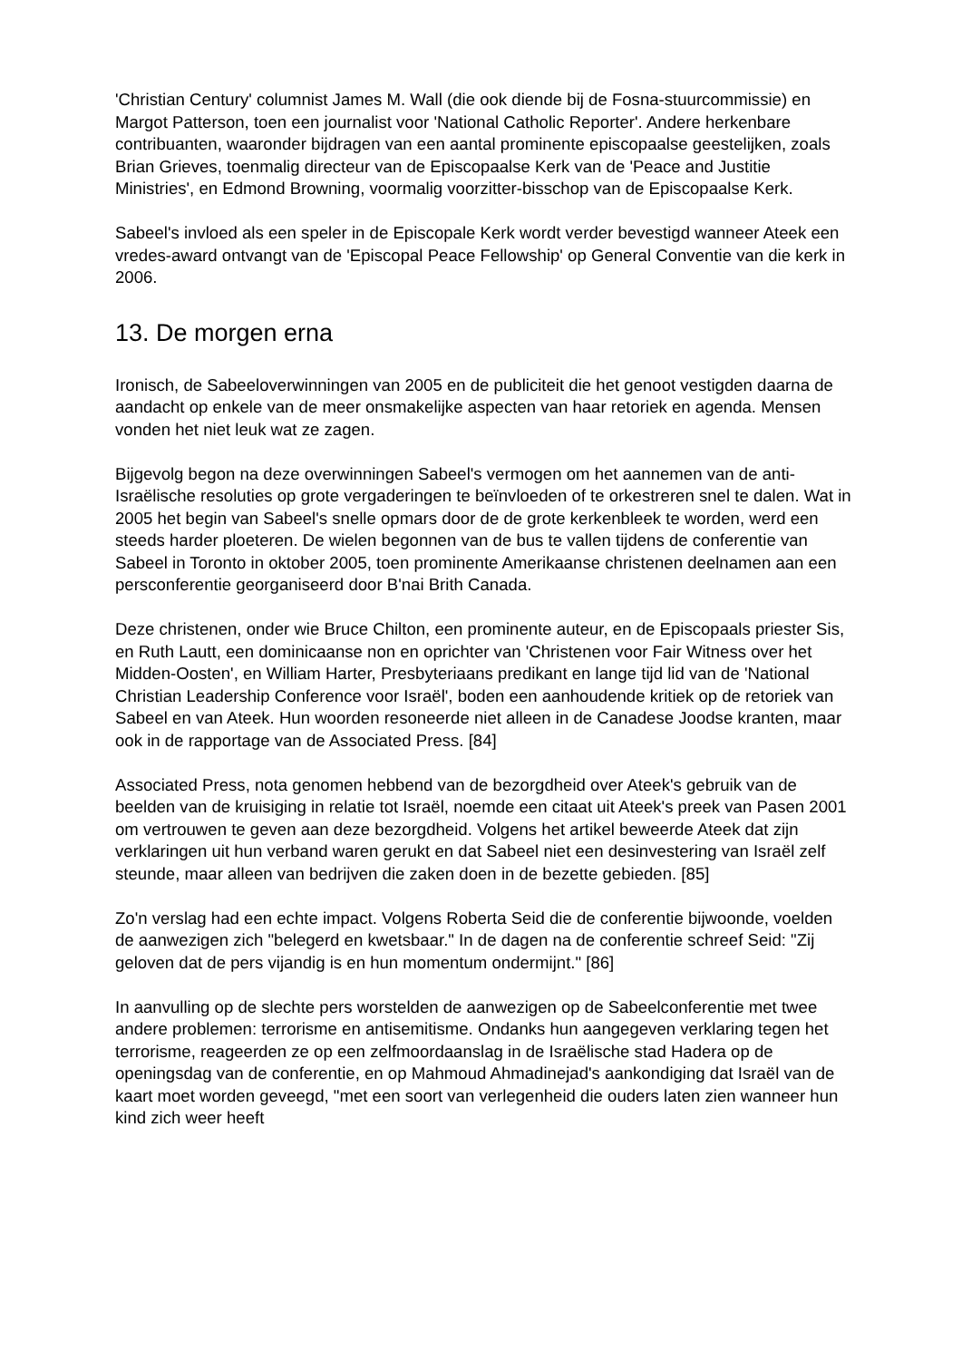'Christian Century' columnist James M. Wall (die ook diende bij de Fosna-stuurcommissie) en Margot Patterson, toen een journalist voor 'National Catholic Reporter'. Andere herkenbare contribuanten, waaronder bijdragen van een aantal prominente episcopaalse geestelijken, zoals Brian Grieves, toenmalig directeur van de Episcopaalse Kerk van de 'Peace and Justitie Ministries', en Edmond Browning, voormalig voorzitter-bisschop van de Episcopaalse Kerk.
Sabeel's invloed als een speler in de Episcopale Kerk wordt verder bevestigd wanneer Ateek een vredes-award ontvangt van de 'Episcopal Peace Fellowship' op General Conventie van die kerk in 2006.
13. De morgen erna
Ironisch, de Sabeeloverwinningen van 2005 en de publiciteit die het genoot vestigden daarna de aandacht op enkele van de meer onsmakelijke aspecten van haar retoriek en agenda. Mensen vonden het niet leuk wat ze zagen.
Bijgevolg begon na deze overwinningen Sabeel's vermogen om het aannemen van de anti-Israëlische resoluties op grote vergaderingen te beïnvloeden of te orkestreren snel te dalen. Wat in 2005 het begin van Sabeel's snelle opmars door de de grote kerkenbleek te worden, werd een steeds harder ploeteren. De wielen begonnen van de bus te vallen tijdens de conferentie van Sabeel in Toronto in oktober 2005, toen prominente Amerikaanse christenen deelnamen aan een persconferentie georganiseerd door B'nai Brith Canada.
Deze christenen, onder wie Bruce Chilton, een prominente auteur, en de Episcopaals priester Sis, en Ruth Lautt, een dominicaanse non en oprichter van 'Christenen voor Fair Witness over het Midden-Oosten', en William Harter, Presbyteriaans predikant en lange tijd lid van de 'National Christian Leadership Conference voor Israël', boden een aanhoudende kritiek op de retoriek van Sabeel en van Ateek. Hun woorden resoneerde niet alleen in de Canadese Joodse kranten, maar ook in de rapportage van de Associated Press. [84]
Associated Press, nota genomen hebbend van de bezorgdheid over Ateek's gebruik van de beelden van de kruisiging in relatie tot Israël, noemde een citaat uit Ateek's preek van Pasen 2001 om vertrouwen te geven aan deze bezorgdheid. Volgens het artikel beweerde Ateek dat zijn verklaringen uit hun verband waren gerukt en dat Sabeel niet een desinvestering van Israël zelf steunde, maar alleen van bedrijven die zaken doen in de bezette gebieden. [85]
Zo'n verslag had een echte impact. Volgens Roberta Seid die de conferentie bijwoonde, voelden de aanwezigen zich "belegerd en kwetsbaar." In de dagen na de conferentie schreef Seid: "Zij geloven dat de pers vijandig is en hun momentum ondermijnt." [86]
In aanvulling op de slechte pers worstelden de aanwezigen op de Sabeelconferentie met twee andere problemen: terrorisme en antisemitisme. Ondanks hun aangegeven verklaring tegen het terrorisme, reageerden ze op een zelfmoordaanslag in de Israëlische stad Hadera op de openingsdag van de conferentie, en op Mahmoud Ahmadinejad's aankondiging dat Israël van de kaart moet worden geveegd, "met een soort van verlegenheid die ouders laten zien wanneer hun kind zich weer heeft